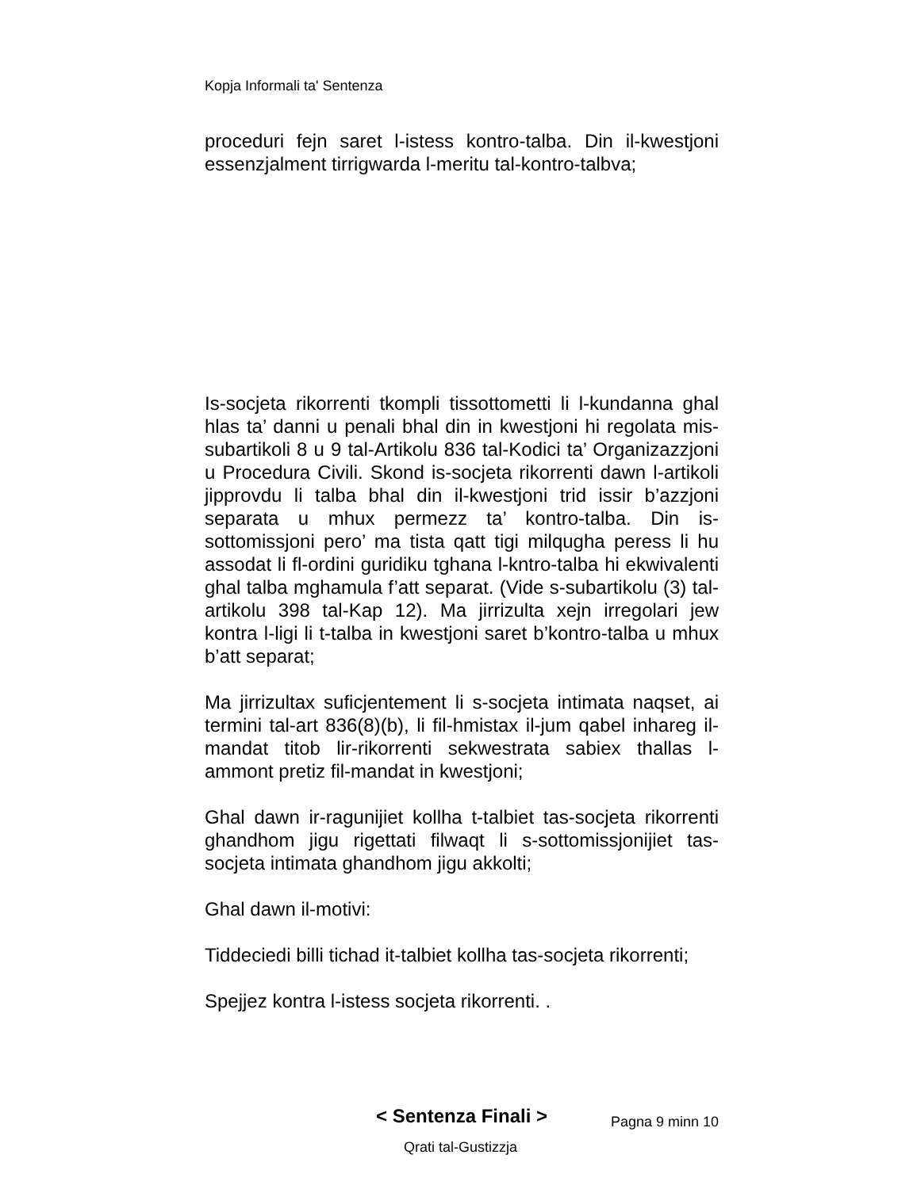Kopja Informali ta' Sentenza
proceduri fejn saret l-istess kontro-talba. Din il-kwestjoni essenzjalment tirrigwarda l-meritu tal-kontro-talbva;
Is-socjeta rikorrenti tkompli tissottometti li l-kundanna ghal hlas ta’ danni u penali bhal din in kwestjoni hi regolata mis-subartikoli 8 u 9 tal-Artikolu 836 tal-Kodici ta’ Organizazzjoni u Procedura Civili. Skond is-socjeta rikorrenti dawn l-artikoli jipprovdu li talba bhal din il-kwestjoni trid issir b’azzjoni separata u mhux permezz ta’ kontro-talba. Din is-sottomissjoni pero’ ma tista qatt tigi milqugha peress li hu assodat li fl-ordini guridiku tghana l-kntro-talba hi ekwivalenti ghal talba mghamula f’att separat. (Vide s-subartikolu (3) tal-artikolu 398 tal-Kap 12). Ma jirrizulta xejn irregolari jew kontra l-ligi li t-talba in kwestjoni saret b’kontro-talba u mhux b’att separat;
Ma jirrizultax suficjentement li s-socjeta intimata naqset, ai termini tal-art 836(8)(b), li fil-hmistax il-jum qabel inhareg il-mandat titob lir-rikorrenti sekwestrata sabiex thallas l-ammont pretiz fil-mandat in kwestjoni;
Ghal dawn ir-ragunijiet kollha t-talbiet tas-socjeta rikorrenti ghandhom jigu rigettati filwaqt li s-sottomissjonijiet tas-socjeta intimata ghandhom jigu akkolti;
Ghal dawn il-motivi:
Tiddeciedi billi tichad it-talbiet kollha tas-socjeta rikorrenti;
Spejjez kontra l-istess socjeta rikorrenti. .
< Sentenza Finali >
Pagna 9 minn 10
Qrati tal-Gustizzja